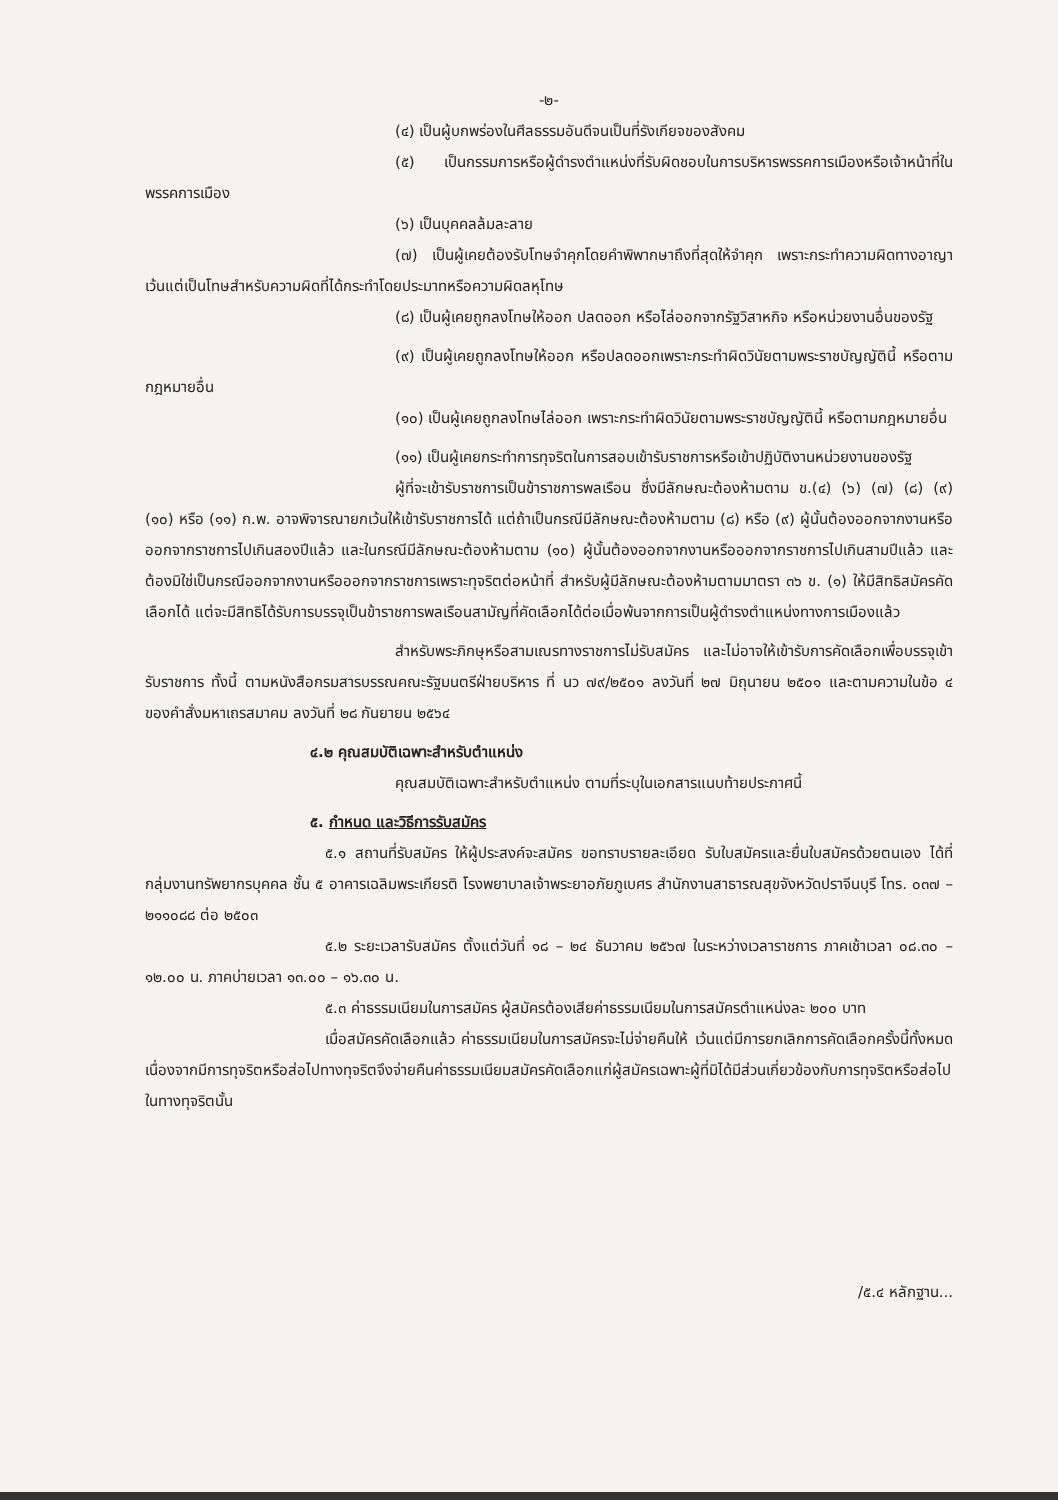-๒-
(๔) เป็นผู้บกพร่องในศีลธรรมอันดีจนเป็นที่รังเกียจของสังคม
(๕) เป็นกรรมการหรือผู้ดำรงตำแหน่งที่รับผิดชอบในการบริหารพรรคการเมืองหรือเจ้าหน้าที่ในพรรคการเมือง
(๖) เป็นบุคคลล้มละลาย
(๗) เป็นผู้เคยต้องรับโทษจำคุกโดยคำพิพากษาถึงที่สุดให้จำคุก เพราะกระทำความผิดทางอาญา เว้นแต่เป็นโทษสำหรับความผิดที่ได้กระทำโดยประมาทหรือความผิดลหุโทษ
(๘) เป็นผู้เคยถูกลงโทษให้ออก ปลดออก หรือไล่ออกจากรัฐวิสาหกิจ หรือหน่วยงานอื่นของรัฐ
(๙) เป็นผู้เคยถูกลงโทษให้ออก หรือปลดออกเพราะกระทำผิดวินัยตามพระราชบัญญัตินี้ หรือตามกฎหมายอื่น
(๑๐) เป็นผู้เคยถูกลงโทษไล่ออก เพราะกระทำผิดวินัยตามพระราชบัญญัตินี้ หรือตามกฎหมายอื่น
(๑๑) เป็นผู้เคยกระทำการทุจริตในการสอบเข้ารับราชการหรือเข้าปฏิบัติงานหน่วยงานของรัฐ
ผู้ที่จะเข้ารับราชการเป็นข้าราชการพลเรือน ซึ่งมีลักษณะต้องห้ามตาม ข.(๔) (๖) (๗) (๘) (๙) (๑๐) หรือ (๑๑) ก.พ. อาจพิจารณายกเว้นให้เข้ารับราชการได้ แต่ถ้าเป็นกรณีมีลักษณะต้องห้ามตาม (๘) หรือ (๙) ผู้นั้นต้องออกจากงานหรือออกจากราชการไปเกินสองปีแล้ว และในกรณีมีลักษณะต้องห้ามตาม (๑๐) ผู้นั้นต้องออกจากงานหรือออกจากราชการไปเกินสามปีแล้ว และต้องมิใช่เป็นกรณีออกจากงานหรือออกจากราชการเพราะทุจริตต่อหน้าที่ สำหรับผู้มีลักษณะต้องห้ามตามมาตรา ๓๖ ข. (๑) ให้มีสิทธิสมัครคัดเลือกได้ แต่จะมีสิทธิได้รับการบรรจุเป็นข้าราชการพลเรือนสามัญที่คัดเลือกได้ต่อเมื่อพ้นจากการเป็นผู้ดำรงตำแหน่งทางการเมืองแล้ว
สำหรับพระภิกษุหรือสามเณรทางราชการไม่รับสมัคร และไม่อาจให้เข้ารับการคัดเลือกเพื่อบรรจุเข้ารับราชการ ทั้งนี้ ตามหนังสือกรมสารบรรณคณะรัฐมนตรีฝ่ายบริหาร ที่ นว ๗๙/๒๕๐๑ ลงวันที่ ๒๗ มิถุนายน ๒๕๐๑ และตามความในข้อ ๔ ของคำสั่งมหาเถรสมาคม ลงวันที่ ๒๘ กันยายน ๒๕๖๔
๔.๒ คุณสมบัติเฉพาะสำหรับตำแหน่ง
คุณสมบัติเฉพาะสำหรับตำแหน่ง ตามที่ระบุในเอกสารแนบท้ายประกาศนี้
๕. กำหนด และวิธีการรับสมัคร
๕.๑ สถานที่รับสมัคร ให้ผู้ประสงค์จะสมัคร ขอทราบรายละเอียด รับใบสมัครและยื่นใบสมัครด้วยตนเอง ได้ที่กลุ่มงานทรัพยากรบุคคล ชั้น ๕ อาคารเฉลิมพระเกียรติ โรงพยาบาลเจ้าพระยาอภัยภูเบศร สำนักงานสาธารณสุขจังหวัดปราจีนบุรี โทร. ๐๓๗ – ๒๑๑๐๘๘ ต่อ ๒๕๐๓
๕.๒ ระยะเวลารับสมัคร ตั้งแต่วันที่ ๑๘ – ๒๔ ธันวาคม ๒๕๖๗ ในระหว่างเวลาราชการ ภาคเช้าเวลา ๐๘.๓๐ – ๑๒.๐๐ น. ภาคบ่ายเวลา ๑๓.๐๐ – ๑๖.๓๐ น.
๕.๓ ค่าธรรมเนียมในการสมัคร ผู้สมัครต้องเสียค่าธรรมเนียมในการสมัครตำแหน่งละ ๒๐๐ บาท
เมื่อสมัครคัดเลือกแล้ว ค่าธรรมเนียมในการสมัครจะไม่จ่ายคืนให้ เว้นแต่มีการยกเลิกการคัดเลือกครั้งนี้ทั้งหมด เนื่องจากมีการทุจริตหรือส่อไปทางทุจริตจึงจ่ายคืนค่าธรรมเนียมสมัครคัดเลือกแก่ผู้สมัครเฉพาะผู้ที่มิได้มีส่วนเกี่ยวข้องกับการทุจริตหรือส่อไปในทางทุจริตนั้น
/๕.๔ หลักฐาน...